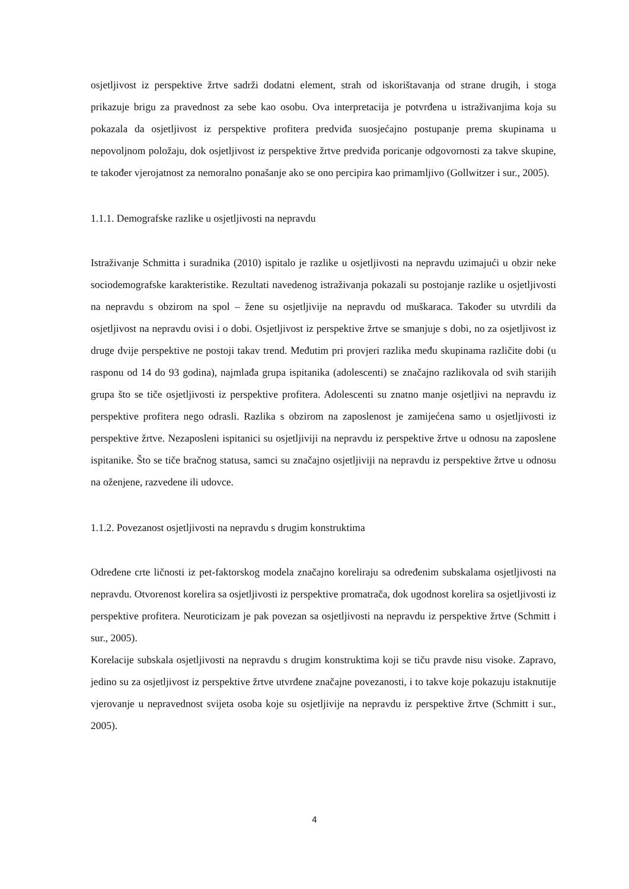osjetljivost iz perspektive žrtve sadrži dodatni element, strah od iskorištavanja od strane drugih, i stoga prikazuje brigu za pravednost za sebe kao osobu. Ova interpretacija je potvrđena u istraživanjima koja su pokazala da osjetljivost iz perspektive profitera predviđa suosjećajno postupanje prema skupinama u nepovoljnom položaju, dok osjetljivost iz perspektive žrtve predviđa poricanje odgovornosti za takve skupine, te također vjerojatnost za nemoralno ponašanje ako se ono percipira kao primamljivo (Gollwitzer i sur., 2005).
1.1.1. Demografske razlike u osjetljivosti na nepravdu
Istraživanje Schmitta i suradnika (2010) ispitalo je razlike u osjetljivosti na nepravdu uzimajući u obzir neke sociodemografske karakteristike. Rezultati navedenog istraživanja pokazali su postojanje razlike u osjetljivosti na nepravdu s obzirom na spol – žene su osjetljivije na nepravdu od muškaraca. Također su utvrdili da osjetljivost na nepravdu ovisi i o dobi. Osjetljivost iz perspektive žrtve se smanjuje s dobi, no za osjetljivost iz druge dvije perspektive ne postoji takav trend. Međutim pri provjeri razlika među skupinama različite dobi (u rasponu od 14 do 93 godina), najmlađa grupa ispitanika (adolescenti) se značajno razlikovala od svih starijih grupa što se tiče osjetljivosti iz perspektive profitera. Adolescenti su znatno manje osjetljivi na nepravdu iz perspektive profitera nego odrasli. Razlika s obzirom na zaposlenost je zamijećena samo u osjetljivosti iz perspektive žrtve. Nezaposleni ispitanici su osjetljiviji na nepravdu iz perspektive žrtve u odnosu na zaposlene ispitanike. Što se tiče bračnog statusa, samci su značajno osjetljiviji na nepravdu iz perspektive žrtve u odnosu na oženjene, razvedene ili udovce.
1.1.2. Povezanost osjetljivosti na nepravdu s drugim konstruktima
Određene crte ličnosti iz pet-faktorskog modela značajno koreliraju sa određenim subskalama osjetljivosti na nepravdu. Otvorenost korelira sa osjetljivosti iz perspektive promatrača, dok ugodnost korelira sa osjetljivosti iz perspektive profitera. Neuroticizam je pak povezan sa osjetljivosti na nepravdu iz perspektive žrtve (Schmitt i sur., 2005).
Korelacije subskala osjetljivosti na nepravdu s drugim konstruktima koji se tiču pravde nisu visoke. Zapravo, jedino su za osjetljivost iz perspektive žrtve utvrđene značajne povezanosti, i to takve koje pokazuju istaknutije vjerovanje u nepravednost svijeta osoba koje su osjetljivije na nepravdu iz perspektive žrtve (Schmitt i sur., 2005).
4